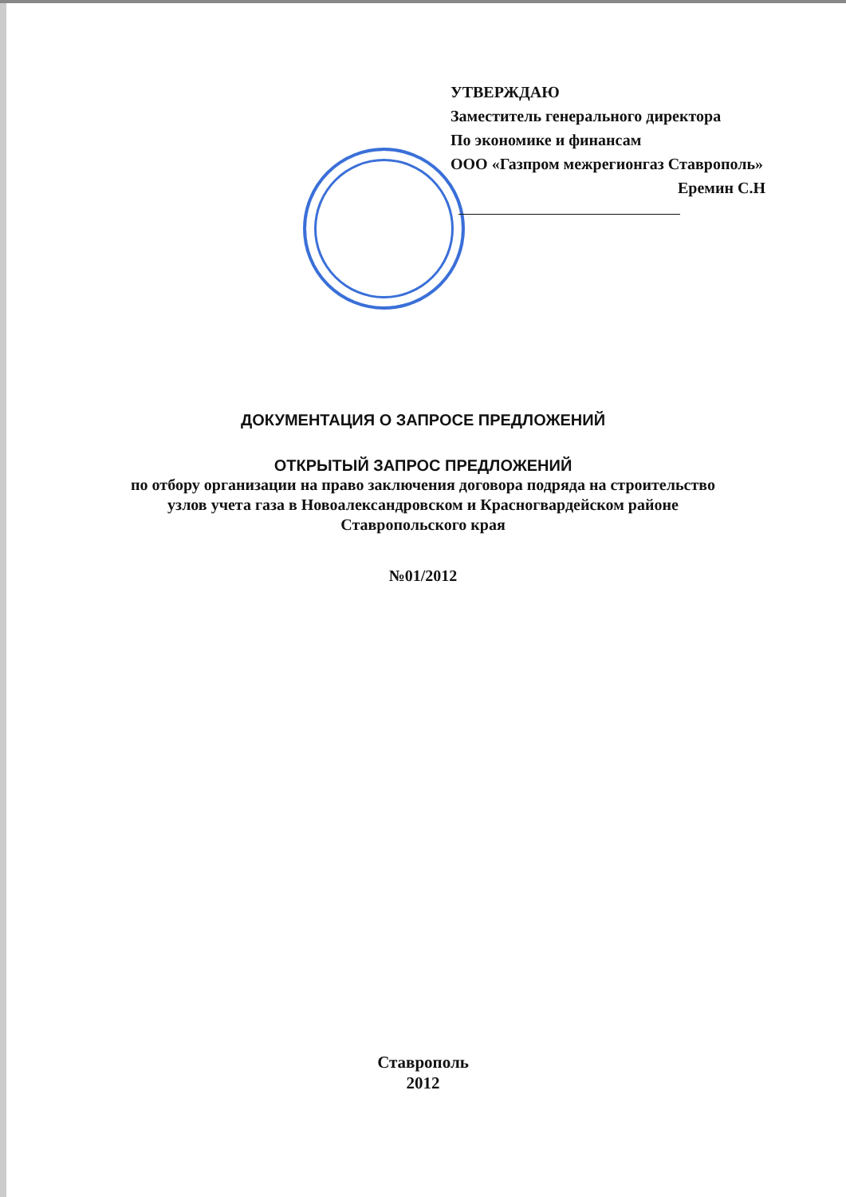УТВЕРЖДАЮ
Заместитель генерального директора
По экономике и финансам
ООО «Газпром межрегионгаз Ставрополь»
Еремин С.Н
ДОКУМЕНТАЦИЯ О ЗАПРОСЕ ПРЕДЛОЖЕНИЙ
ОТКРЫТЫЙ ЗАПРОС ПРЕДЛОЖЕНИЙ
по отбору организации на право заключения договора подряда на строительство
узлов учета газа в Новоалександровском и Красногвардейском районе
Ставропольского края
№01/2012
Ставрополь
2012